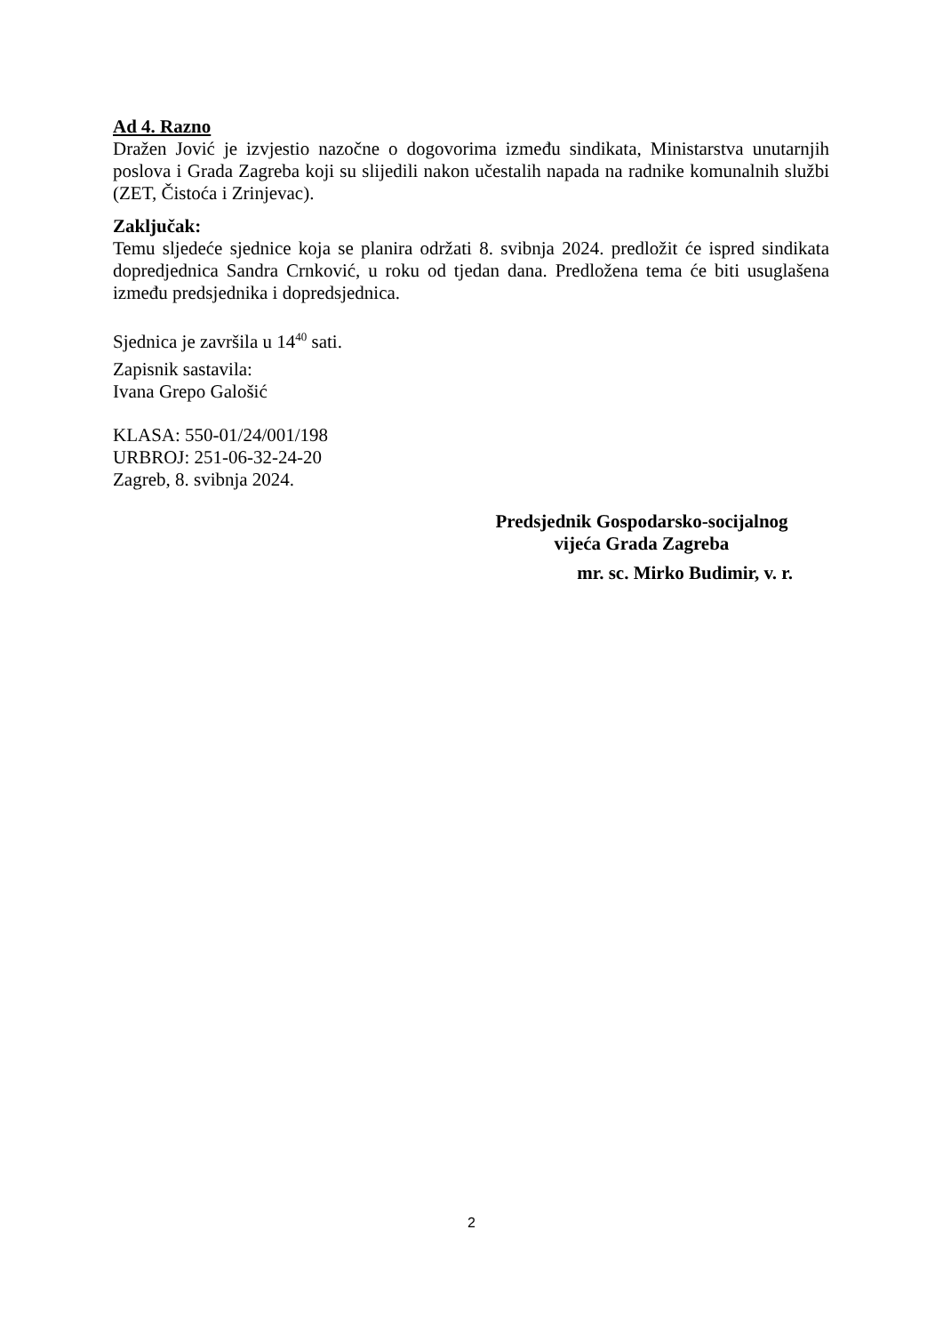Ad 4. Razno
Dražen Jović je izvjestio nazočne o dogovorima između sindikata, Ministarstva unutarnjih poslova i Grada Zagreba koji su slijedili nakon učestalih napada na radnike komunalnih službi (ZET, Čistoća i Zrinjevac).
Zaključak:
Temu sljedeće sjednice koja se planira održati 8. svibnja 2024. predložit će ispred sindikata dopredjednica Sandra Crnković, u roku od tjedan dana. Predložena tema će biti usuglašena između predsjednika i dopredsjednica.
Sjednica je završila u 14<sup>40</sup> sati.
Zapisnik sastavila:
Ivana Grepo Galošić
KLASA: 550-01/24/001/198
URBROJ: 251-06-32-24-20
Zagreb, 8. svibnja 2024.
Predsjednik Gospodarsko-socijalnog
vijeća Grada Zagreba
mr. sc. Mirko Budimir, v. r.
2